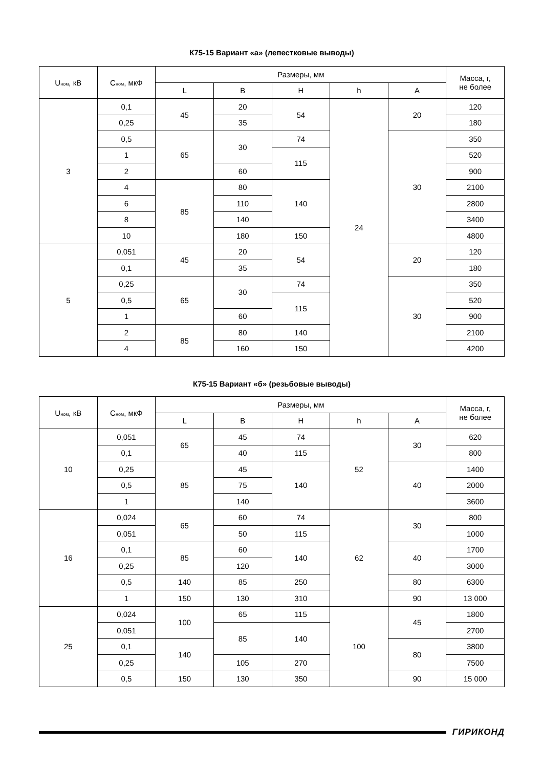К75-15 Вариант «а» (лепестковые выводы)
| U<sub>ном</sub>, кВ | C<sub>ном</sub>, мкФ | Размеры, мм | | | | | Масса, г, не более |
| --- | --- | --- | --- | --- | --- | --- | --- |
| | | L | B | H | h | A | |
| 3 | 0,1 | 45 | 20 | 54 | 24 | 20 | 120 |
| | 0,25 | | 35 | | | | 180 |
| | 0,5 | 65 | 30 | 74 | | 30 | 350 |
| | 1 | | | 115 | | | 520 |
| | 2 | | 60 | | | | 900 |
| | 4 | 85 | 80 | 140 | | | 2100 |
| | 6 | | 110 | | | | 2800 |
| | 8 | | 140 | | | | 3400 |
| | 10 | | 180 | 150 | | | 4800 |
| 5 | 0,051 | 45 | 20 | 54 | | 20 | 120 |
| | 0,1 | | 35 | | | | 180 |
| | 0,25 | 65 | 30 | 74 | | 30 | 350 |
| | 0,5 | | | 115 | | | 520 |
| | 1 | | 60 | | | | 900 |
| | 2 | 85 | 80 | 140 | | | 2100 |
| | 4 | | 160 | 150 | | | 4200 |
К75-15 Вариант «б» (резьбовые выводы)
| U<sub>ном</sub>, кВ | C<sub>ном</sub>, мкФ | Размеры, мм | | | | | Масса, г, не более |
| --- | --- | --- | --- | --- | --- | --- | --- |
| | | L | B | H | h | A | |
| 10 | 0,051 | 65 | 45 | 74 | 52 | 30 | 620 |
| | 0,1 | | 40 | 115 | | | 800 |
| | 0,25 | 85 | 45 | 140 | | 40 | 1400 |
| | 0,5 | | 75 | | | | 2000 |
| | 1 | | 140 | | | | 3600 |
| 16 | 0,024 | 65 | 60 | 74 | 62 | 30 | 800 |
| | 0,051 | | 50 | 115 | | | 1000 |
| | 0,1 | 85 | 60 | 140 | | 40 | 1700 |
| | 0,25 | | 120 | | | | 3000 |
| | 0,5 | 140 | 85 | 250 | | 80 | 6300 |
| | 1 | 150 | 130 | 310 | | 90 | 13 000 |
| 25 | 0,024 | 100 | 65 | 115 | 100 | 45 | 1800 |
| | 0,051 | | 85 | 140 | | | 2700 |
| | 0,1 | 140 | | | | 80 | 3800 |
| | 0,25 | | 105 | 270 | | | 7500 |
| | 0,5 | 150 | 130 | 350 | | 90 | 15 000 |
ГИРИКОНД